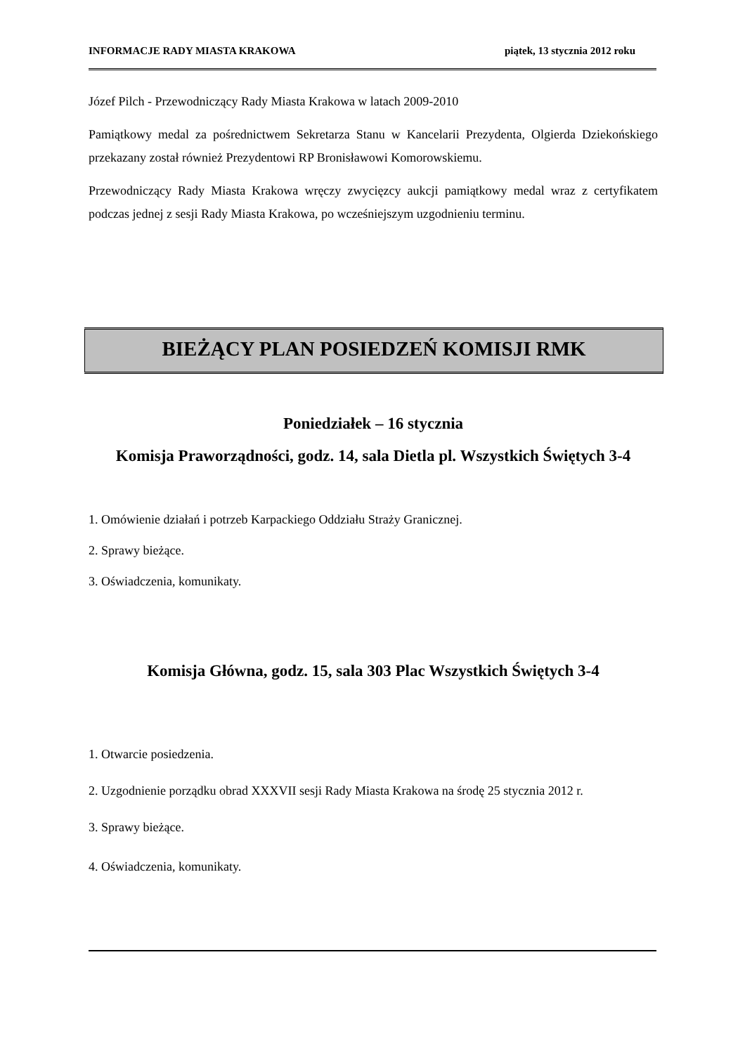INFORMACJE RADY MIASTA KRAKOWA piątek, 13 stycznia 2012 roku
Józef Pilch - Przewodniczący Rady Miasta Krakowa w latach 2009-2010
Pamiątkowy medal za pośrednictwem Sekretarza Stanu w Kancelarii Prezydenta, Olgierda Dziekońskiego przekazany został również Prezydentowi RP Bronisławowi Komorowskiemu.
Przewodniczący Rady Miasta Krakowa wręczy zwycięzcy aukcji pamiątkowy medal wraz z certyfikatem podczas jednej z sesji Rady Miasta Krakowa, po wcześniejszym uzgodnieniu terminu.
BIEŻĄCY PLAN POSIEDZEŃ KOMISJI RMK
Poniedziałek – 16 stycznia
Komisja Praworządności, godz. 14, sala Dietla pl. Wszystkich Świętych 3-4
1. Omówienie działań i potrzeb Karpackiego Oddziału Straży Granicznej.
2. Sprawy bieżące.
3. Oświadczenia, komunikaty.
Komisja Główna, godz. 15, sala 303 Plac Wszystkich Świętych 3-4
1. Otwarcie posiedzenia.
2. Uzgodnienie porządku obrad XXXVII sesji Rady Miasta Krakowa na środę 25 stycznia 2012 r.
3. Sprawy bieżące.
4. Oświadczenia, komunikaty.